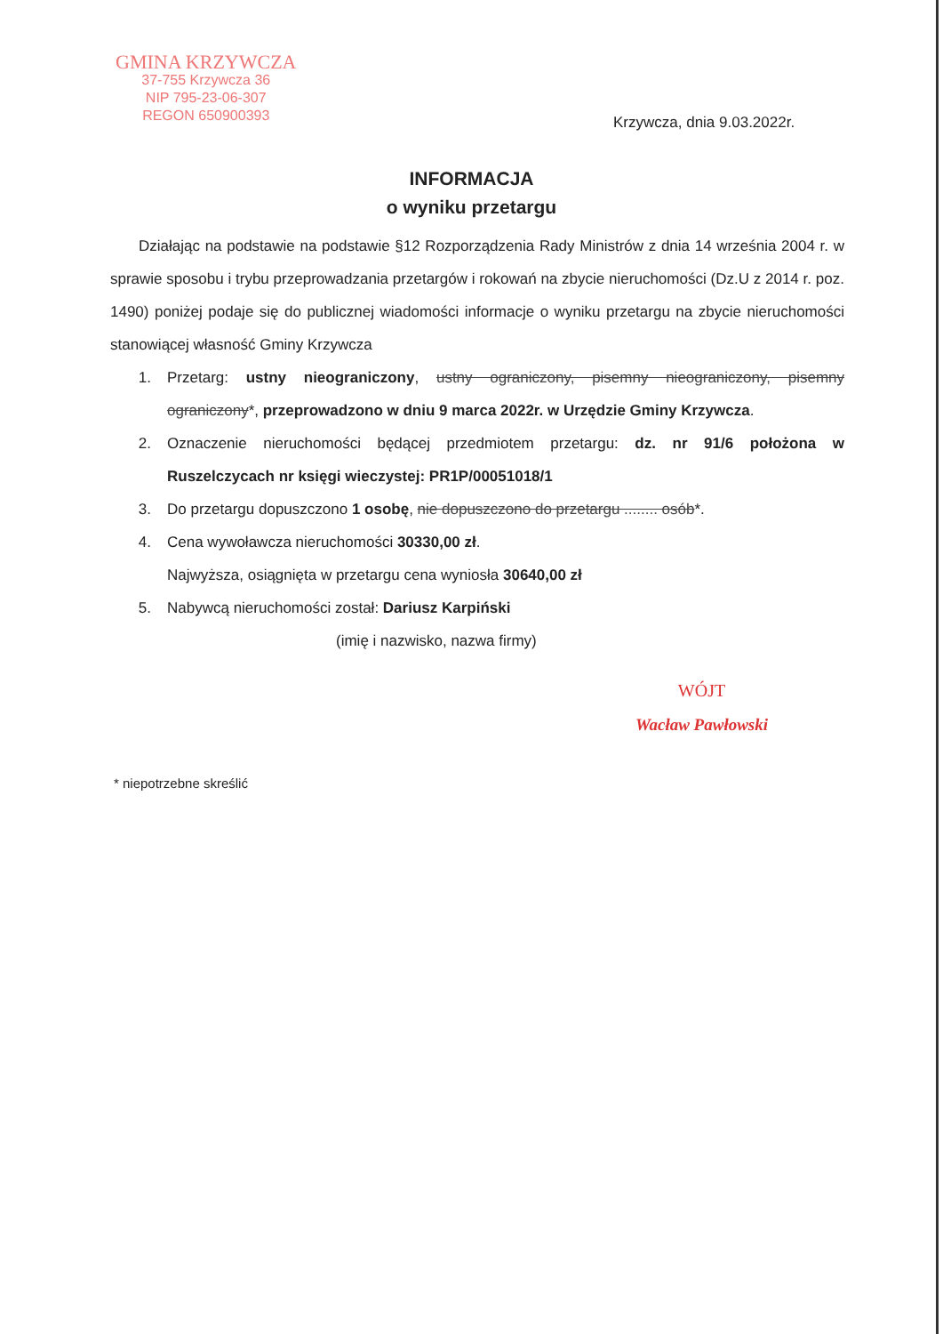GMINA KRZYWCZA
37-755 Krzywcza 36
NIP 795-23-06-307
REGON 650900393
Krzywcza, dnia 9.03.2022r.
INFORMACJA
o wyniku przetargu
Działając na podstawie na podstawie §12 Rozporządzenia Rady Ministrów z dnia 14 września 2004 r. w sprawie sposobu i trybu przeprowadzania przetargów i rokowań na zbycie nieruchomości (Dz.U z 2014 r. poz. 1490) poniżej podaje się do publicznej wiadomości informacje o wyniku przetargu na zbycie nieruchomości stanowiącej własność Gminy Krzywcza
1. Przetarg: ustny nieograniczony, ustny ograniczony, pisemny nieograniczony, pisemny ograniczony*, przeprowadzono w dniu 9 marca 2022r. w Urzędzie Gminy Krzywcza.
2. Oznaczenie nieruchomości będącej przedmiotem przetargu: dz. nr 91/6 położona w Ruszelczycach nr księgi wieczystej: PR1P/00051018/1
3. Do przetargu dopuszczono 1 osobę, nie dopuszczono do przetargu ........ osób*.
4. Cena wywoławcza nieruchomości 30330,00 zł.
Najwyższa, osiągnięta w przetargu cena wyniosła 30640,00 zł
5. Nabywcą nieruchomości został: Dariusz Karpiński
(imię i nazwisko, nazwa firmy)
WÓJT
Wacław Pawłowski
* niepotrzebne skreślić